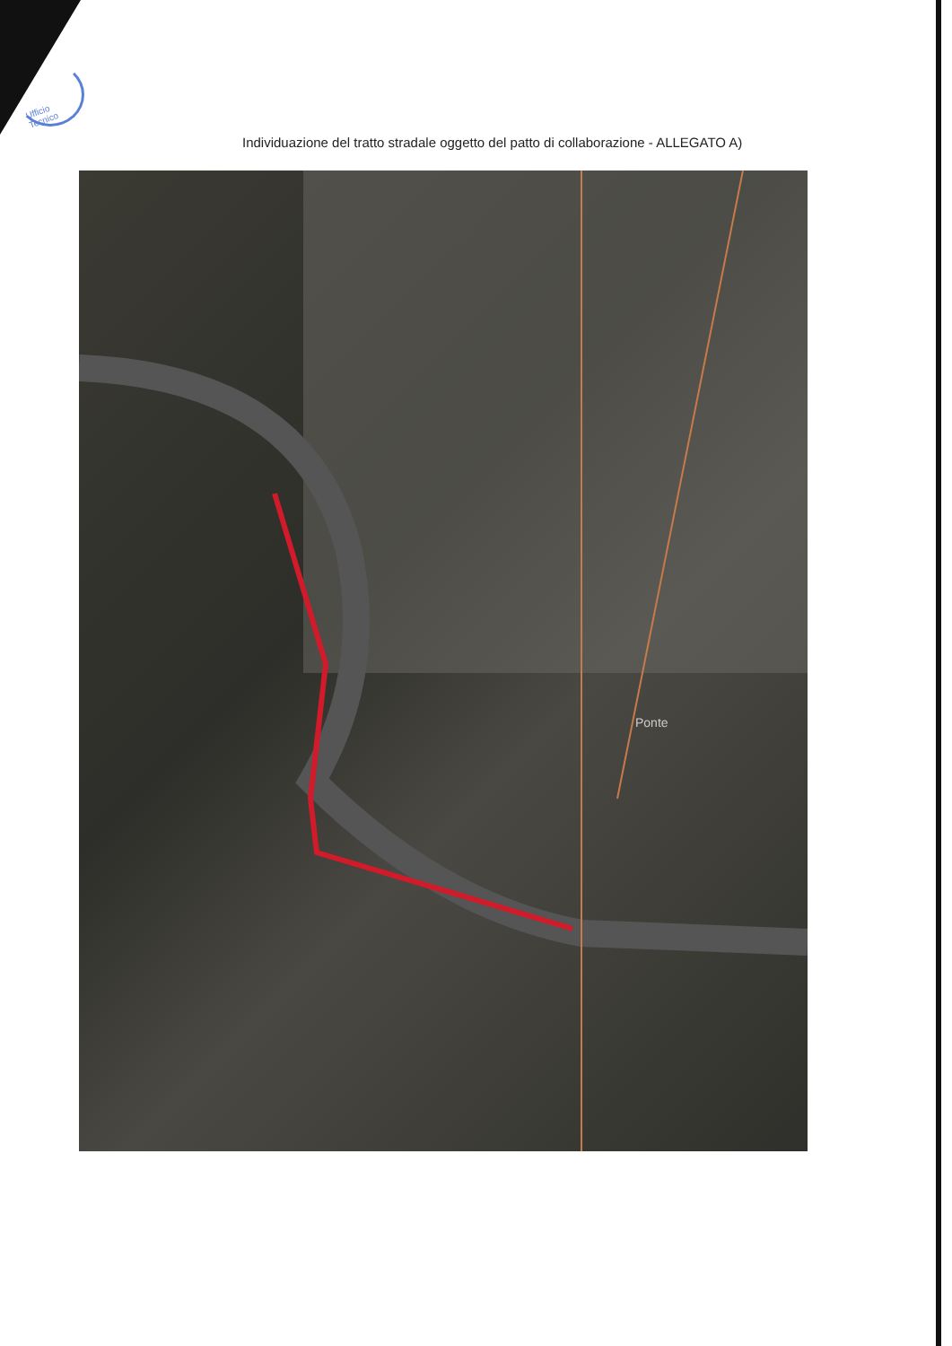Ufficio Tecnico
Individuazione del tratto stradale oggetto del patto di collaborazione - ALLEGATO A)
Ponte